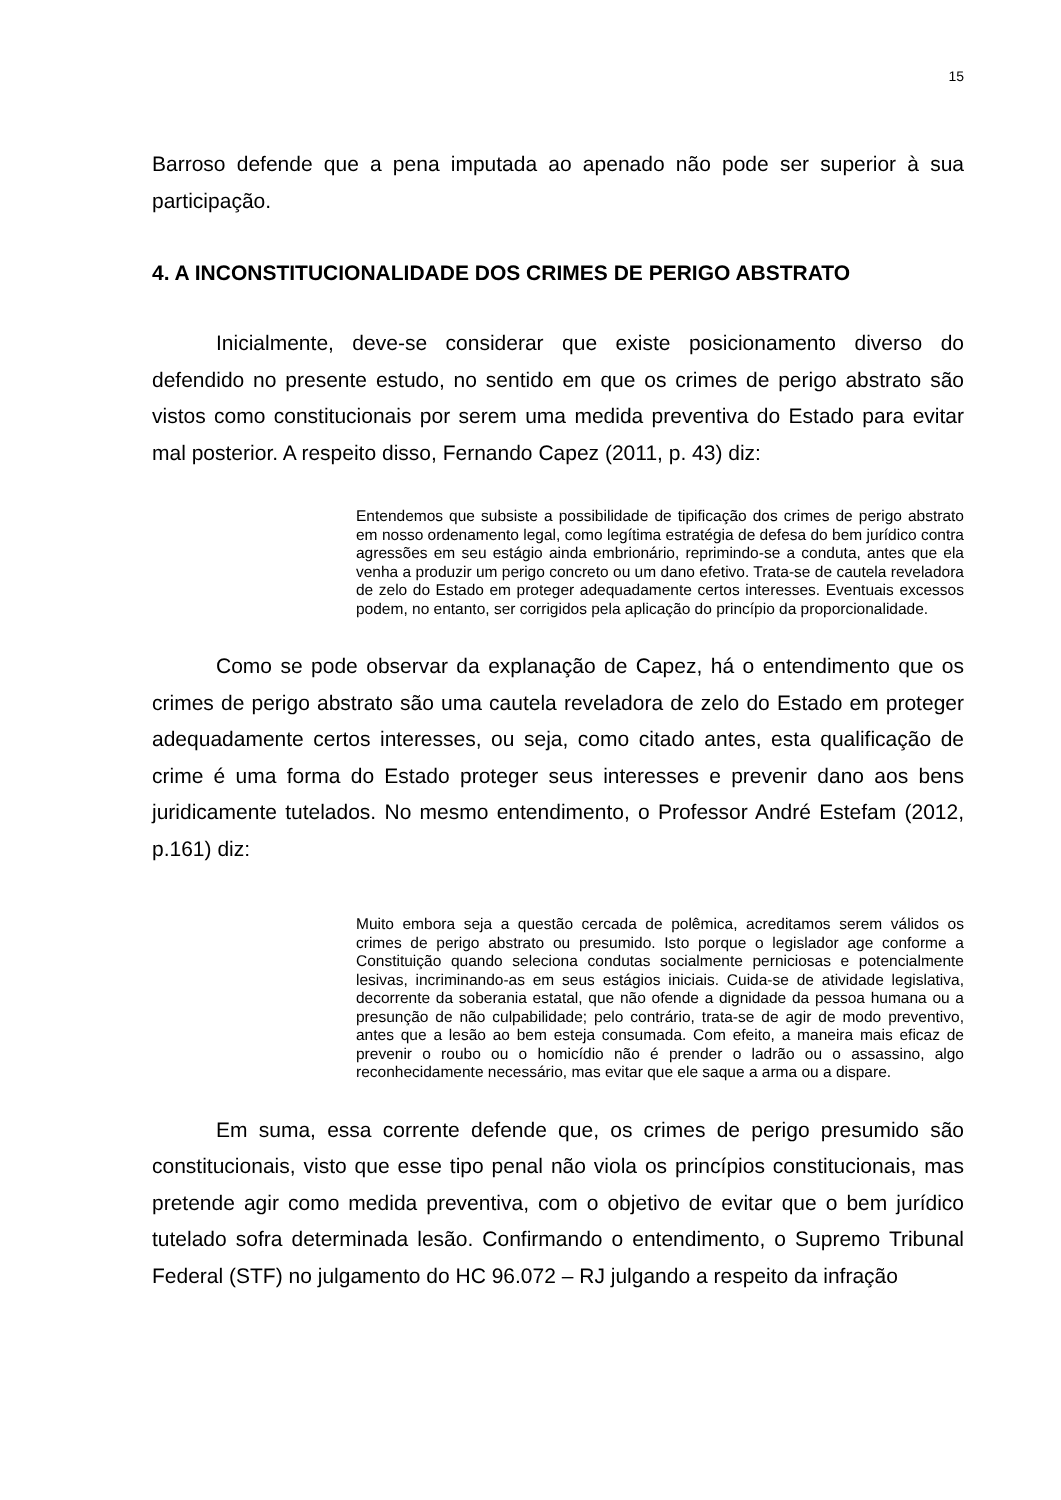15
Barroso defende que a pena imputada ao apenado não pode ser superior à sua participação.
4. A INCONSTITUCIONALIDADE DOS CRIMES DE PERIGO ABSTRATO
Inicialmente, deve-se considerar que existe posicionamento diverso do defendido no presente estudo, no sentido em que os crimes de perigo abstrato são vistos como constitucionais por serem uma medida preventiva do Estado para evitar mal posterior. A respeito disso, Fernando Capez (2011, p. 43) diz:
Entendemos que subsiste a possibilidade de tipificação dos crimes de perigo abstrato em nosso ordenamento legal, como legítima estratégia de defesa do bem jurídico contra agressões em seu estágio ainda embrionário, reprimindo-se a conduta, antes que ela venha a produzir um perigo concreto ou um dano efetivo. Trata-se de cautela reveladora de zelo do Estado em proteger adequadamente certos interesses. Eventuais excessos podem, no entanto, ser corrigidos pela aplicação do princípio da proporcionalidade.
Como se pode observar da explanação de Capez, há o entendimento que os crimes de perigo abstrato são uma cautela reveladora de zelo do Estado em proteger adequadamente certos interesses, ou seja, como citado antes, esta qualificação de crime é uma forma do Estado proteger seus interesses e prevenir dano aos bens juridicamente tutelados. No mesmo entendimento, o Professor André Estefam (2012, p.161) diz:
Muito embora seja a questão cercada de polêmica, acreditamos serem válidos os crimes de perigo abstrato ou presumido. Isto porque o legislador age conforme a Constituição quando seleciona condutas socialmente perniciosas e potencialmente lesivas, incriminando-as em seus estágios iniciais. Cuida-se de atividade legislativa, decorrente da soberania estatal, que não ofende a dignidade da pessoa humana ou a presunção de não culpabilidade; pelo contrário, trata-se de agir de modo preventivo, antes que a lesão ao bem esteja consumada. Com efeito, a maneira mais eficaz de prevenir o roubo ou o homicídio não é prender o ladrão ou o assassino, algo reconhecidamente necessário, mas evitar que ele saque a arma ou a dispare.
Em suma, essa corrente defende que, os crimes de perigo presumido são constitucionais, visto que esse tipo penal não viola os princípios constitucionais, mas pretende agir como medida preventiva, com o objetivo de evitar que o bem jurídico tutelado sofra determinada lesão. Confirmando o entendimento, o Supremo Tribunal Federal (STF) no julgamento do HC 96.072 – RJ julgando a respeito da infração